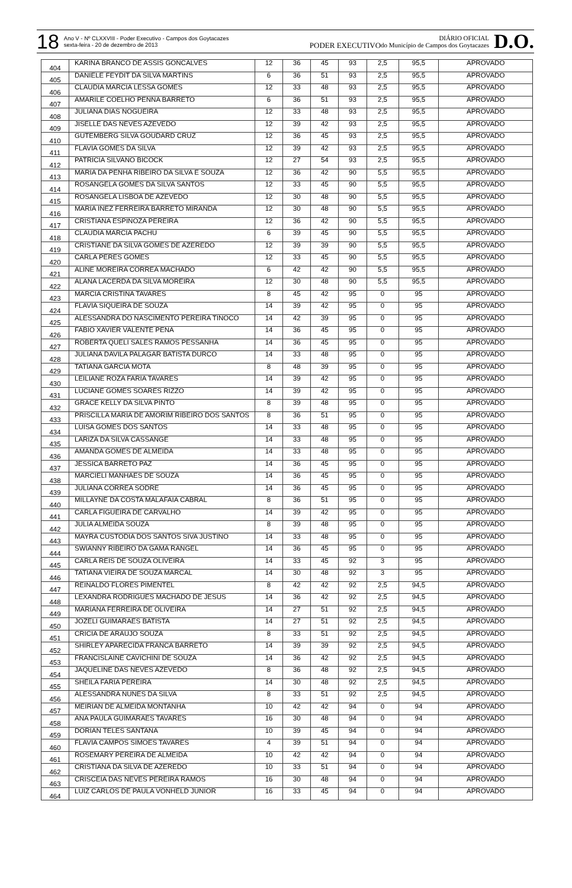18
Ano V - Nº CLXXVIII - Poder Executivo - Campos dos Goytacazes
sexta-feira - 20 de dezembro de 2013
PODER EXECUTIVO
DIÁRIO OFICIAL
do Município de Campos dos Goytacazes
D.O.
| 404 | KARINA BRANCO DE ASSIS GONCALVES | 12 | 36 | 45 | 93 | 2,5 | 95,5 | APROVADO |
| 405 | DANIELE FEYDIT DA SILVA MARTINS | 6 | 36 | 51 | 93 | 2,5 | 95,5 | APROVADO |
| 406 | CLAUDIA MARCIA LESSA GOMES | 12 | 33 | 48 | 93 | 2,5 | 95,5 | APROVADO |
| 407 | AMARILE COELHO PENNA BARRETO | 6 | 36 | 51 | 93 | 2,5 | 95,5 | APROVADO |
| 408 | JULIANA DIAS NOGUEIRA | 12 | 33 | 48 | 93 | 2,5 | 95,5 | APROVADO |
| 409 | JISELLE DAS NEVES AZEVEDO | 12 | 39 | 42 | 93 | 2,5 | 95,5 | APROVADO |
| 410 | GUTEMBERG SILVA GOUDARD CRUZ | 12 | 36 | 45 | 93 | 2,5 | 95,5 | APROVADO |
| 411 | FLAVIA GOMES DA SILVA | 12 | 39 | 42 | 93 | 2,5 | 95,5 | APROVADO |
| 412 | PATRICIA SILVANO BICOCK | 12 | 27 | 54 | 93 | 2,5 | 95,5 | APROVADO |
| 413 | MARIA DA PENHA RIBEIRO DA SILVA E SOUZA | 12 | 36 | 42 | 90 | 5,5 | 95,5 | APROVADO |
| 414 | ROSANGELA GOMES DA SILVA SANTOS | 12 | 33 | 45 | 90 | 5,5 | 95,5 | APROVADO |
| 415 | ROSANGELA LISBOA DE AZEVEDO | 12 | 30 | 48 | 90 | 5,5 | 95,5 | APROVADO |
| 416 | MARIA INEZ FERREIRA BARRETO MIRANDA | 12 | 30 | 48 | 90 | 5,5 | 95,5 | APROVADO |
| 417 | CRISTIANA ESPINOZA PEREIRA | 12 | 36 | 42 | 90 | 5,5 | 95,5 | APROVADO |
| 418 | CLAUDIA MARCIA PACHU | 6 | 39 | 45 | 90 | 5,5 | 95,5 | APROVADO |
| 419 | CRISTIANE DA SILVA GOMES DE AZEREDO | 12 | 39 | 39 | 90 | 5,5 | 95,5 | APROVADO |
| 420 | CARLA PERES GOMES | 12 | 33 | 45 | 90 | 5,5 | 95,5 | APROVADO |
| 421 | ALINE MOREIRA CORREA MACHADO | 6 | 42 | 42 | 90 | 5,5 | 95,5 | APROVADO |
| 422 | ALANA LACERDA DA SILVA MOREIRA | 12 | 30 | 48 | 90 | 5,5 | 95,5 | APROVADO |
| 423 | MARCIA CRISTINA TAVARES | 8 | 45 | 42 | 95 | 0 | 95 | APROVADO |
| 424 | FLAVIA SIQUEIRA DE SOUZA | 14 | 39 | 42 | 95 | 0 | 95 | APROVADO |
| 425 | ALESSANDRA DO NASCIMENTO PEREIRA TINOCO | 14 | 42 | 39 | 95 | 0 | 95 | APROVADO |
| 426 | FABIO XAVIER VALENTE PENA | 14 | 36 | 45 | 95 | 0 | 95 | APROVADO |
| 427 | ROBERTA QUELI SALES RAMOS PESSANHA | 14 | 36 | 45 | 95 | 0 | 95 | APROVADO |
| 428 | JULIANA DAVILA PALAGAR BATISTA DURCO | 14 | 33 | 48 | 95 | 0 | 95 | APROVADO |
| 429 | TATIANA GARCIA MOTA | 8 | 48 | 39 | 95 | 0 | 95 | APROVADO |
| 430 | LEILIANE ROZA FARIA TAVARES | 14 | 39 | 42 | 95 | 0 | 95 | APROVADO |
| 431 | LUCIANE GOMES SOARES RIZZO | 14 | 39 | 42 | 95 | 0 | 95 | APROVADO |
| 432 | GRACE KELLY DA SILVA PINTO | 8 | 39 | 48 | 95 | 0 | 95 | APROVADO |
| 433 | PRISCILLA MARIA DE AMORIM RIBEIRO DOS SANTOS | 8 | 36 | 51 | 95 | 0 | 95 | APROVADO |
| 434 | LUISA GOMES DOS SANTOS | 14 | 33 | 48 | 95 | 0 | 95 | APROVADO |
| 435 | LARIZA DA SILVA CASSANGE | 14 | 33 | 48 | 95 | 0 | 95 | APROVADO |
| 436 | AMANDA GOMES DE ALMEIDA | 14 | 33 | 48 | 95 | 0 | 95 | APROVADO |
| 437 | JESSICA BARRETO PAZ | 14 | 36 | 45 | 95 | 0 | 95 | APROVADO |
| 438 | MARCIELI MANHAES DE SOUZA | 14 | 36 | 45 | 95 | 0 | 95 | APROVADO |
| 439 | JULIANA CORREA SODRE | 14 | 36 | 45 | 95 | 0 | 95 | APROVADO |
| 440 | MILLAYNE DA COSTA MALAFAIA CABRAL | 8 | 36 | 51 | 95 | 0 | 95 | APROVADO |
| 441 | CARLA FIGUEIRA DE CARVALHO | 14 | 39 | 42 | 95 | 0 | 95 | APROVADO |
| 442 | JULIA ALMEIDA SOUZA | 8 | 39 | 48 | 95 | 0 | 95 | APROVADO |
| 443 | MAYRA CUSTODIA DOS SANTOS SIVA JUSTINO | 14 | 33 | 48 | 95 | 0 | 95 | APROVADO |
| 444 | SWIANNY RIBEIRO DA GAMA RANGEL | 14 | 36 | 45 | 95 | 0 | 95 | APROVADO |
| 445 | CARLA REIS DE SOUZA OLIVEIRA | 14 | 33 | 45 | 92 | 3 | 95 | APROVADO |
| 446 | TATIANA VIEIRA DE SOUZA MARCAL | 14 | 30 | 48 | 92 | 3 | 95 | APROVADO |
| 447 | REINALDO FLORES PIMENTEL | 8 | 42 | 42 | 92 | 2,5 | 94,5 | APROVADO |
| 448 | LEXANDRA RODRIGUES MACHADO DE JESUS | 14 | 36 | 42 | 92 | 2,5 | 94,5 | APROVADO |
| 449 | MARIANA FERREIRA DE OLIVEIRA | 14 | 27 | 51 | 92 | 2,5 | 94,5 | APROVADO |
| 450 | JOZELI GUIMARAES BATISTA | 14 | 27 | 51 | 92 | 2,5 | 94,5 | APROVADO |
| 451 | CRICIA DE ARAUJO SOUZA | 8 | 33 | 51 | 92 | 2,5 | 94,5 | APROVADO |
| 452 | SHIRLEY APARECIDA FRANCA BARRETO | 14 | 39 | 39 | 92 | 2,5 | 94,5 | APROVADO |
| 453 | FRANCISLAINE CAVICHINI DE SOUZA | 14 | 36 | 42 | 92 | 2,5 | 94,5 | APROVADO |
| 454 | JAQUELINE DAS NEVES AZEVEDO | 8 | 36 | 48 | 92 | 2,5 | 94,5 | APROVADO |
| 455 | SHEILA FARIA PEREIRA | 14 | 30 | 48 | 92 | 2,5 | 94,5 | APROVADO |
| 456 | ALESSANDRA NUNES DA SILVA | 8 | 33 | 51 | 92 | 2,5 | 94,5 | APROVADO |
| 457 | MEIRIAN DE ALMEIDA MONTANHA | 10 | 42 | 42 | 94 | 0 | 94 | APROVADO |
| 458 | ANA PAULA GUIMARAES TAVARES | 16 | 30 | 48 | 94 | 0 | 94 | APROVADO |
| 459 | DORIAN TELES SANTANA | 10 | 39 | 45 | 94 | 0 | 94 | APROVADO |
| 460 | FLAVIA CAMPOS SIMOES TAVARES | 4 | 39 | 51 | 94 | 0 | 94 | APROVADO |
| 461 | ROSEMARY PEREIRA DE ALMEIDA | 10 | 42 | 42 | 94 | 0 | 94 | APROVADO |
| 462 | CRISTIANA DA SILVA DE AZEREDO | 10 | 33 | 51 | 94 | 0 | 94 | APROVADO |
| 463 | CRISCEIA DAS NEVES PEREIRA RAMOS | 16 | 30 | 48 | 94 | 0 | 94 | APROVADO |
| 464 | LUIZ CARLOS DE PAULA VONHELD JUNIOR | 16 | 33 | 45 | 94 | 0 | 94 | APROVADO |